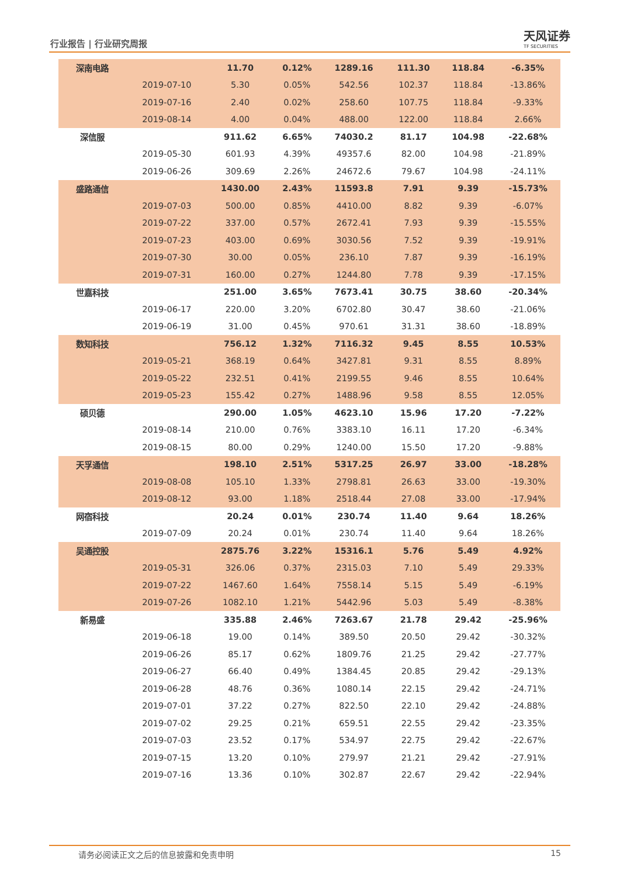行业报告 | 行业研究周报 天风证券
TF SECURITIES
| 深南电路 | | 11.70 | 0.12% | 1289.16 | 111.30 | 118.84 | -6.35% |
| | 2019-07-10 | 5.30 | 0.05% | 542.56 | 102.37 | 118.84 | -13.86% |
| | 2019-07-16 | 2.40 | 0.02% | 258.60 | 107.75 | 118.84 | -9.33% |
| | 2019-08-14 | 4.00 | 0.04% | 488.00 | 122.00 | 118.84 | 2.66% |
| 深信服 | | 911.62 | 6.65% | 74030.2 | 81.17 | 104.98 | -22.68% |
| | 2019-05-30 | 601.93 | 4.39% | 49357.6 | 82.00 | 104.98 | -21.89% |
| | 2019-06-26 | 309.69 | 2.26% | 24672.6 | 79.67 | 104.98 | -24.11% |
| 盛路通信 | | 1430.00 | 2.43% | 11593.8 | 7.91 | 9.39 | -15.73% |
| | 2019-07-03 | 500.00 | 0.85% | 4410.00 | 8.82 | 9.39 | -6.07% |
| | 2019-07-22 | 337.00 | 0.57% | 2672.41 | 7.93 | 9.39 | -15.55% |
| | 2019-07-23 | 403.00 | 0.69% | 3030.56 | 7.52 | 9.39 | -19.91% |
| | 2019-07-30 | 30.00 | 0.05% | 236.10 | 7.87 | 9.39 | -16.19% |
| | 2019-07-31 | 160.00 | 0.27% | 1244.80 | 7.78 | 9.39 | -17.15% |
| 世嘉科技 | | 251.00 | 3.65% | 7673.41 | 30.75 | 38.60 | -20.34% |
| | 2019-06-17 | 220.00 | 3.20% | 6702.80 | 30.47 | 38.60 | -21.06% |
| | 2019-06-19 | 31.00 | 0.45% | 970.61 | 31.31 | 38.60 | -18.89% |
| 数知科技 | | 756.12 | 1.32% | 7116.32 | 9.45 | 8.55 | 10.53% |
| | 2019-05-21 | 368.19 | 0.64% | 3427.81 | 9.31 | 8.55 | 8.89% |
| | 2019-05-22 | 232.51 | 0.41% | 2199.55 | 9.46 | 8.55 | 10.64% |
| | 2019-05-23 | 155.42 | 0.27% | 1488.96 | 9.58 | 8.55 | 12.05% |
| 硕贝德 | | 290.00 | 1.05% | 4623.10 | 15.96 | 17.20 | -7.22% |
| | 2019-08-14 | 210.00 | 0.76% | 3383.10 | 16.11 | 17.20 | -6.34% |
| | 2019-08-15 | 80.00 | 0.29% | 1240.00 | 15.50 | 17.20 | -9.88% |
| 天孚通信 | | 198.10 | 2.51% | 5317.25 | 26.97 | 33.00 | -18.28% |
| | 2019-08-08 | 105.10 | 1.33% | 2798.81 | 26.63 | 33.00 | -19.30% |
| | 2019-08-12 | 93.00 | 1.18% | 2518.44 | 27.08 | 33.00 | -17.94% |
| 网宿科技 | | 20.24 | 0.01% | 230.74 | 11.40 | 9.64 | 18.26% |
| | 2019-07-09 | 20.24 | 0.01% | 230.74 | 11.40 | 9.64 | 18.26% |
| 吴通控股 | | 2875.76 | 3.22% | 15316.1 | 5.76 | 5.49 | 4.92% |
| | 2019-05-31 | 326.06 | 0.37% | 2315.03 | 7.10 | 5.49 | 29.33% |
| | 2019-07-22 | 1467.60 | 1.64% | 7558.14 | 5.15 | 5.49 | -6.19% |
| | 2019-07-26 | 1082.10 | 1.21% | 5442.96 | 5.03 | 5.49 | -8.38% |
| 新易盛 | | 335.88 | 2.46% | 7263.67 | 21.78 | 29.42 | -25.96% |
| | 2019-06-18 | 19.00 | 0.14% | 389.50 | 20.50 | 29.42 | -30.32% |
| | 2019-06-26 | 85.17 | 0.62% | 1809.76 | 21.25 | 29.42 | -27.77% |
| | 2019-06-27 | 66.40 | 0.49% | 1384.45 | 20.85 | 29.42 | -29.13% |
| | 2019-06-28 | 48.76 | 0.36% | 1080.14 | 22.15 | 29.42 | -24.71% |
| | 2019-07-01 | 37.22 | 0.27% | 822.50 | 22.10 | 29.42 | -24.88% |
| | 2019-07-02 | 29.25 | 0.21% | 659.51 | 22.55 | 29.42 | -23.35% |
| | 2019-07-03 | 23.52 | 0.17% | 534.97 | 22.75 | 29.42 | -22.67% |
| | 2019-07-15 | 13.20 | 0.10% | 279.97 | 21.21 | 29.42 | -27.91% |
| | 2019-07-16 | 13.36 | 0.10% | 302.87 | 22.67 | 29.42 | -22.94% |
请务必阅读正文之后的信息披露和免责申明 15